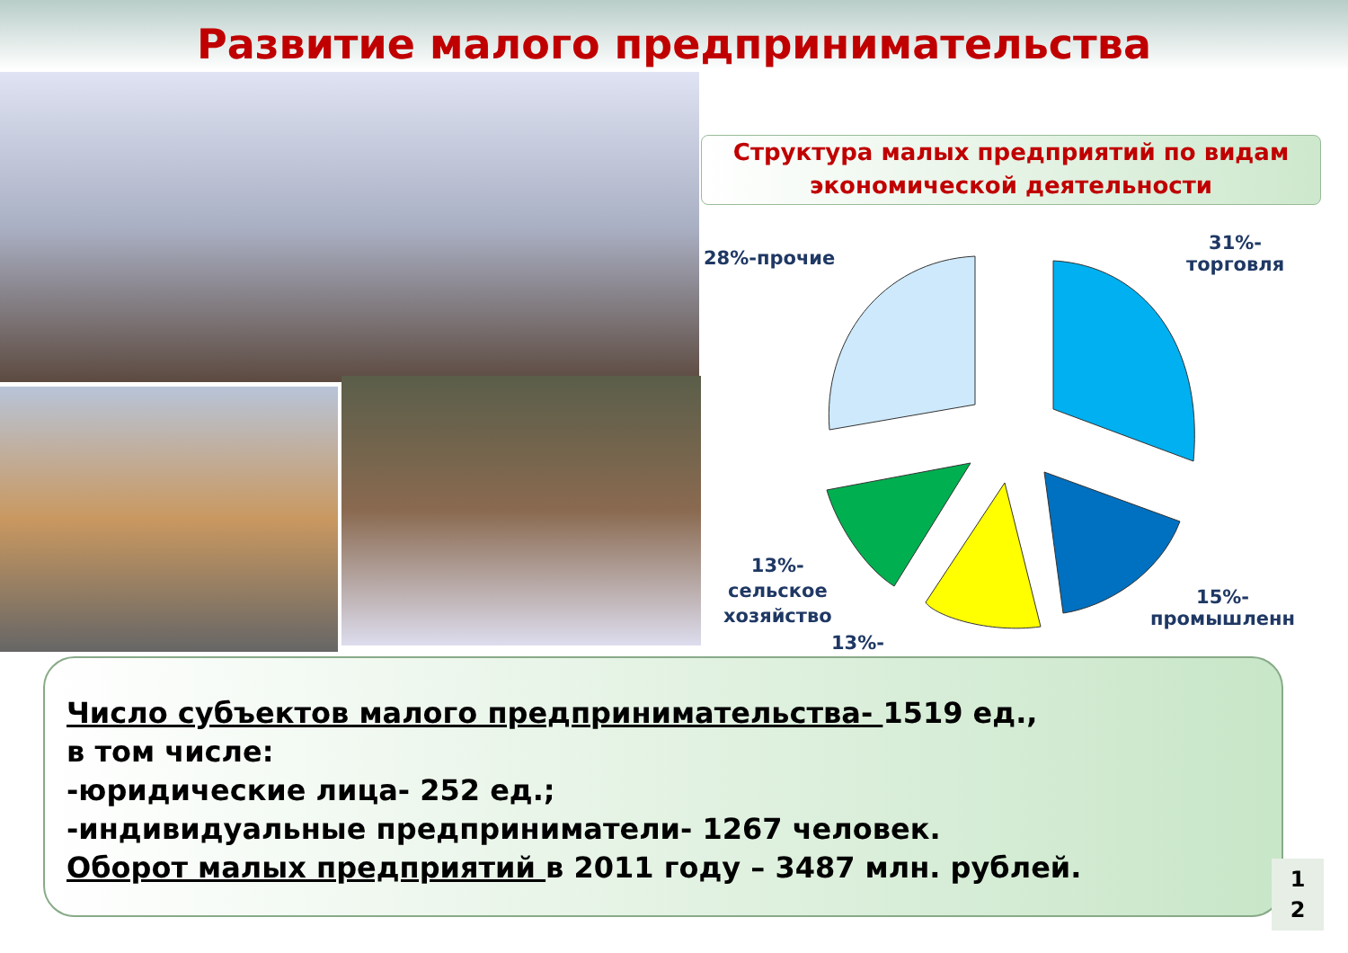Развитие малого предпринимательства
Структура малых предприятий по видам экономической деятельности
28%-прочие
31%-
торговля
13%-
сельское
хозяйство
13%-
15%-
промышленн
Число субъектов малого предпринимательства- 1519 ед.,
в том числе:
-юридические лица- 252 ед.;
-индивидуальные предприниматели- 1267 человек.
Оборот малых предприятий в 2011 году – 3487 млн. рублей.
1
2